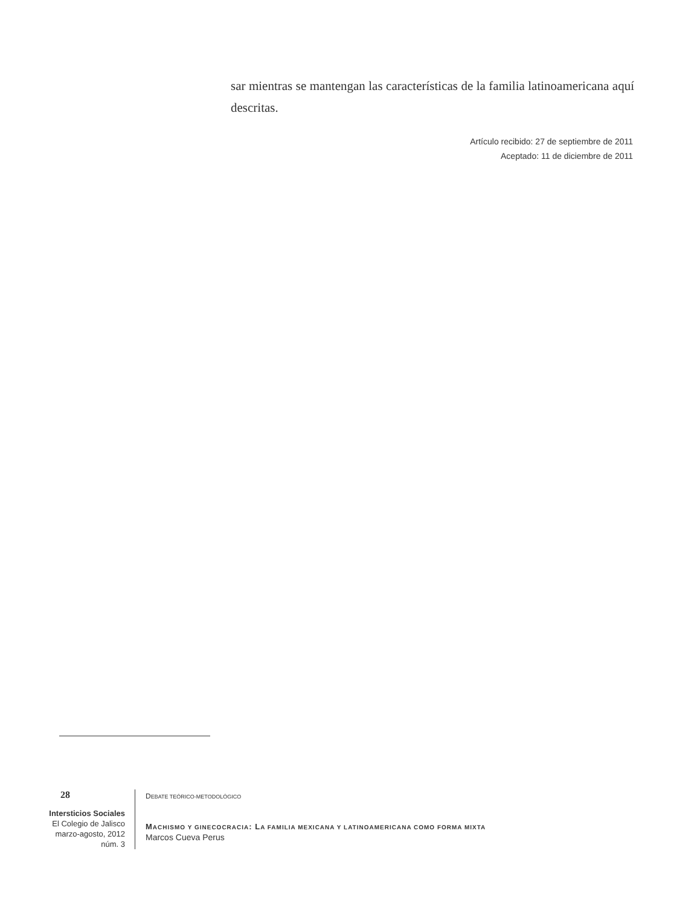sar mientras se mantengan las características de la familia latinoamericana aquí descritas.
Artículo recibido: 27 de septiembre de 2011
Aceptado: 11 de diciembre de 2011
28
Intersticios Sociales
El Colegio de Jalisco
marzo-agosto, 2012
núm. 3
DEBATE TEÓRICO-METODOLÓGICO
MACHISMO Y GINECOCRACIA: LA FAMILIA MEXICANA Y LATINOAMERICANA COMO FORMA MIXTA
Marcos Cueva Perus